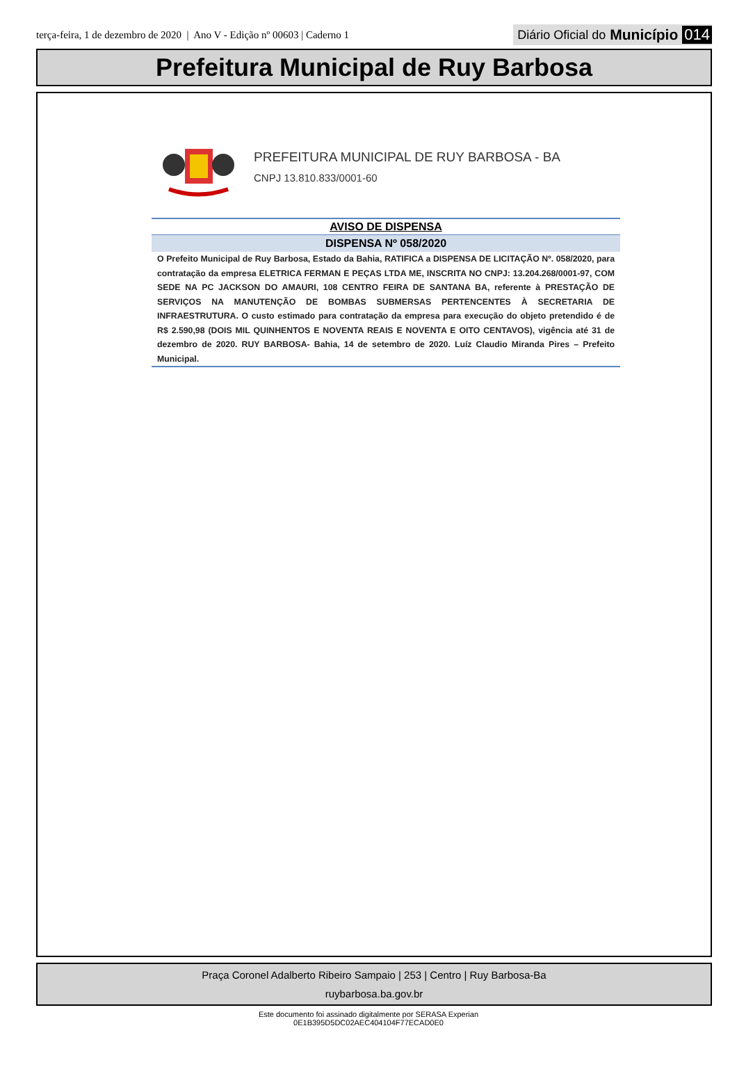terça-feira, 1 de dezembro de 2020 | Ano V - Edição nº 00603 | Caderno 1
Diário Oficial do Município 014
Prefeitura Municipal de Ruy Barbosa
PREFEITURA MUNICIPAL DE RUY BARBOSA - BA
CNPJ 13.810.833/0001-60
AVISO DE DISPENSA
DISPENSA Nº 058/2020
O Prefeito Municipal de Ruy Barbosa, Estado da Bahia, RATIFICA a DISPENSA DE LICITAÇÃO Nº. 058/2020, para contratação da empresa ELETRICA FERMAN E PEÇAS LTDA ME, INSCRITA NO CNPJ: 13.204.268/0001-97, COM SEDE NA PC JACKSON DO AMAURI, 108 CENTRO FEIRA DE SANTANA BA, referente à PRESTAÇÃO DE SERVIÇOS NA MANUTENÇÃO DE BOMBAS SUBMERSAS PERTENCENTES À SECRETARIA DE INFRAESTRUTURA. O custo estimado para contratação da empresa para execução do objeto pretendido é de R$ 2.590,98 (DOIS MIL QUINHENTOS E NOVENTA REAIS E NOVENTA E OITO CENTAVOS), vigência até 31 de dezembro de 2020. RUY BARBOSA- Bahia, 14 de setembro de 2020. Luíz Claudio Miranda Pires – Prefeito Municipal.
Praça Coronel Adalberto Ribeiro Sampaio | 253 | Centro | Ruy Barbosa-Ba
ruybarbosa.ba.gov.br
Este documento foi assinado digitalmente por SERASA Experian
0E1B395D5DC02AEC404104F77ECAD0E0